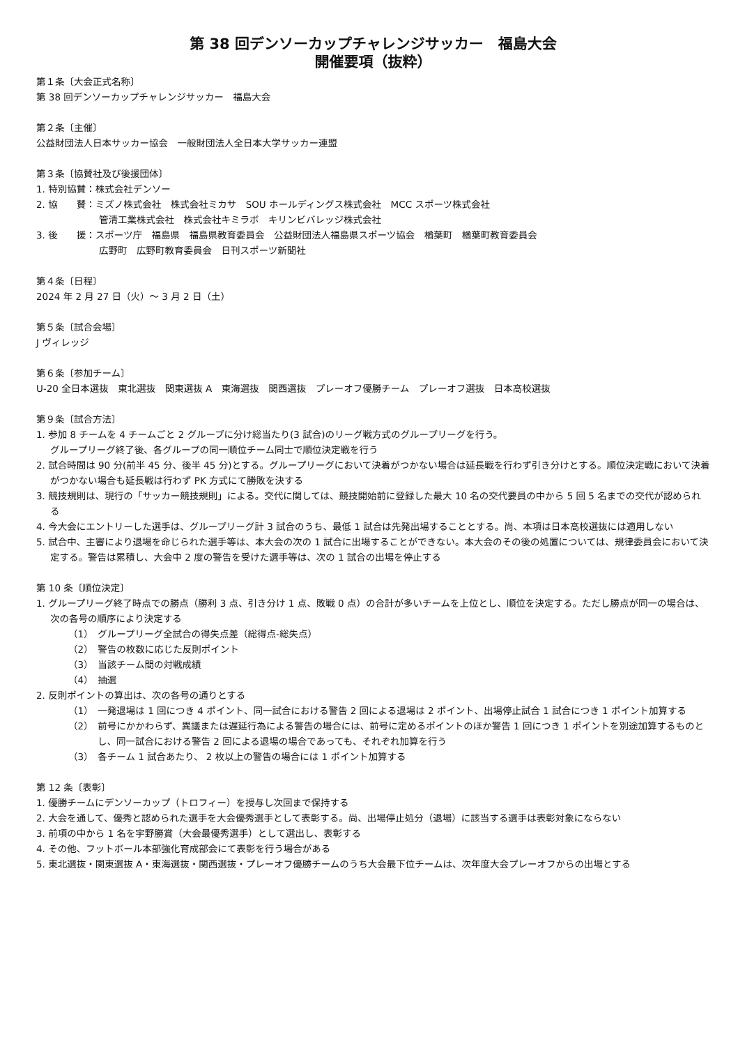第 38 回デンソーカップチャレンジサッカー　福島大会
開催要項（抜粋）
第１条〔大会正式名称〕
第 38 回デンソーカップチャレンジサッカー　福島大会
第２条〔主催〕
公益財団法人日本サッカー協会　一般財団法人全日本大学サッカー連盟
第３条〔協賛社及び後援団体〕
1. 特別協賛：株式会社デンソー
2. 協　　賛：ミズノ株式会社　株式会社ミカサ　SOU ホールディングス株式会社　MCC スポーツ株式会社
管清工業株式会社　株式会社キミラボ　キリンビバレッジ株式会社
3. 後　　援：スポーツ庁　福島県　福島県教育委員会　公益財団法人福島県スポーツ協会　楢葉町　楢葉町教育委員会
広野町　広野町教育委員会　日刊スポーツ新聞社
第４条〔日程〕
2024 年 2 月 27 日（火）～ 3 月 2 日（土）
第５条〔試合会場〕
J ヴィレッジ
第６条〔参加チーム〕
U-20 全日本選抜　東北選抜　関東選抜 A　東海選抜　関西選抜　プレーオフ優勝チーム　プレーオフ選抜　日本高校選抜
第９条〔試合方法〕
1. 参加 8 チームを 4 チームごと 2 グループに分け総当たり(3 試合)のリーグ戦方式のグループリーグを行う。
グループリーグ終了後、各グループの同一順位チーム同士で順位決定戦を行う
2. 試合時間は 90 分(前半 45 分、後半 45 分)とする。グループリーグにおいて決着がつかない場合は延長戦を行わず引き分けとする。順位決定戦において決着がつかない場合も延長戦は行わず PK 方式にて勝敗を決する
3. 競技規則は、現行の「サッカー競技規則」による。交代に関しては、競技開始前に登録した最大 10 名の交代要員の中から 5 回 5 名までの交代が認められる
4. 今大会にエントリーした選手は、グループリーグ計 3 試合のうち、最低 1 試合は先発出場することとする。尚、本項は日本高校選抜には適用しない
5. 試合中、主審により退場を命じられた選手等は、本大会の次の 1 試合に出場することができない。本大会のその後の処置については、規律委員会において決定する。警告は累積し、大会中 2 度の警告を受けた選手等は、次の 1 試合の出場を停止する
第 10 条〔順位決定〕
1. グループリーグ終了時点での勝点（勝利 3 点、引き分け 1 点、敗戦 0 点）の合計が多いチームを上位とし、順位を決定する。ただし勝点が同一の場合は、次の各号の順序により決定する
（1）　グループリーグ全試合の得失点差（総得点-総失点）
（2）　警告の枚数に応じた反則ポイント
（3）　当該チーム間の対戦成績
（4）　抽選
2. 反則ポイントの算出は、次の各号の通りとする
（1）　一発退場は 1 回につき 4 ポイント、同一試合における警告 2 回による退場は 2 ポイント、出場停止試合 1 試合につき 1 ポイント加算する
（2）　前号にかかわらず、異議または遅延行為による警告の場合には、前号に定めるポイントのほか警告 1 回につき 1 ポイントを別途加算するものとし、同一試合における警告 2 回による退場の場合であっても、それぞれ加算を行う
（3）　各チーム 1 試合あたり、 2 枚以上の警告の場合には 1 ポイント加算する
第 12 条〔表彰〕
1. 優勝チームにデンソーカップ（トロフィー）を授与し次回まで保持する
2. 大会を通して、優秀と認められた選手を大会優秀選手として表彰する。尚、出場停止処分（退場）に該当する選手は表彰対象にならない
3. 前項の中から 1 名を宇野勝賞（大会最優秀選手）として選出し、表彰する
4. その他、フットボール本部強化育成部会にて表彰を行う場合がある
5. 東北選抜・関東選抜 A・東海選抜・関西選抜・プレーオフ優勝チームのうち大会最下位チームは、次年度大会プレーオフからの出場とする